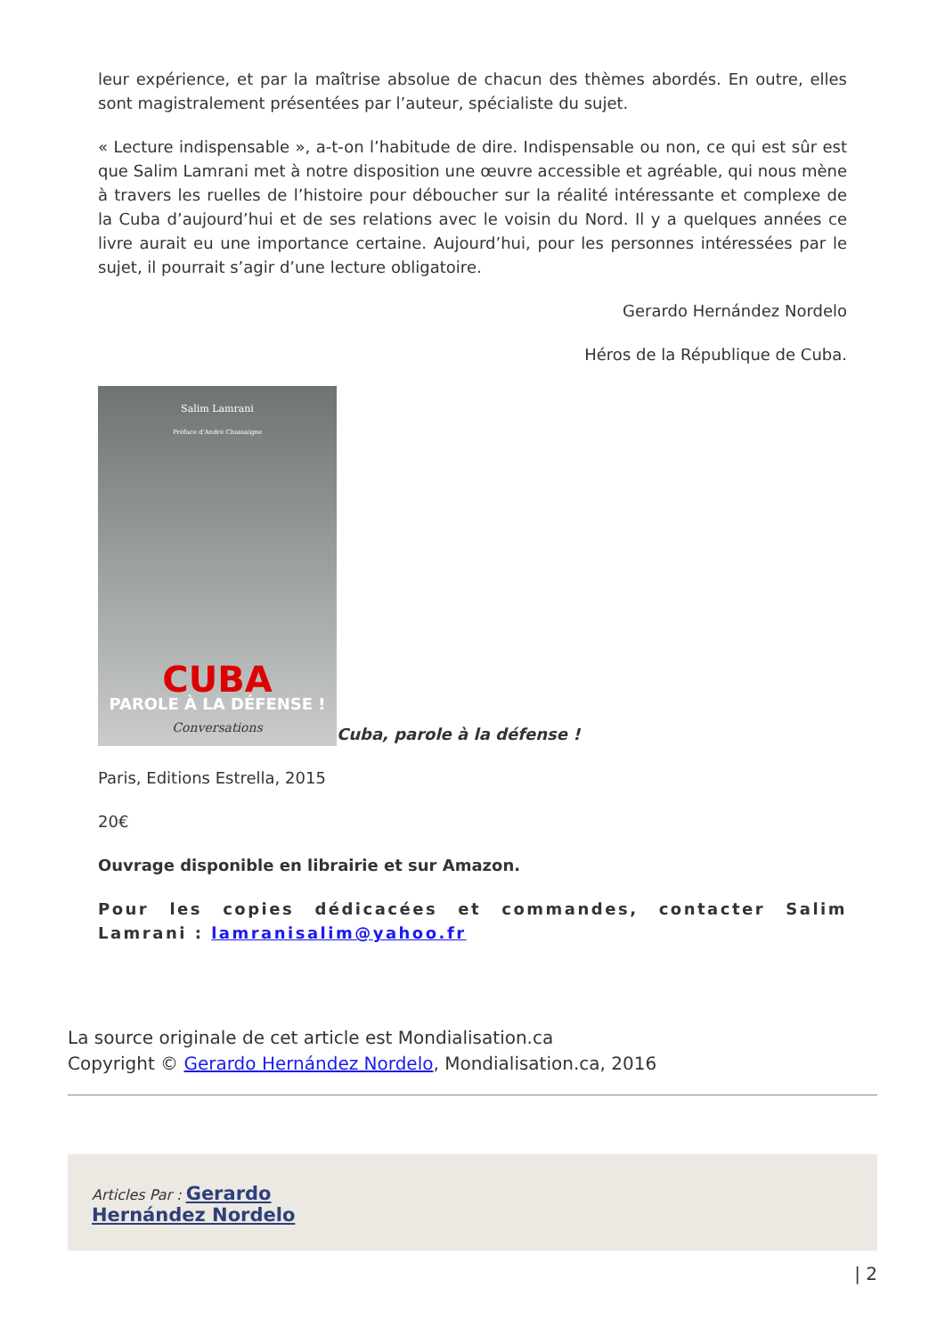leur expérience, et par la maîtrise absolue de chacun des thèmes abordés. En outre, elles sont magistralement présentées par l’auteur, spécialiste du sujet.
« Lecture indispensable », a-t-on l’habitude de dire. Indispensable ou non, ce qui est sûr est que Salim Lamrani met à notre disposition une œuvre accessible et agréable, qui nous mène à travers les ruelles de l’histoire pour déboucher sur la réalité intéressante et complexe de la Cuba d’aujourd’hui et de ses relations avec le voisin du Nord. Il y a quelques années ce livre aurait eu une importance certaine. Aujourd’hui, pour les personnes intéressées par le sujet, il pourrait s’agir d’une lecture obligatoire.
Gerardo Hernández Nordelo
Héros de la République de Cuba.
Salim Lamrani Préface d'André Chassaigne CUBA PAROLE À LA DÉFENSE ! Conversations Cuba, parole à la défense !
Paris, Editions Estrella, 2015
20€
Ouvrage disponible en librairie et sur Amazon.
Pour les copies dédicacées et commandes, contacter Salim Lamrani : lamranisalim@yahoo.fr
La source originale de cet article est Mondialisation.ca
Copyright © Gerardo Hernández Nordelo, Mondialisation.ca, 2016
Articles Par : Gerardo
Hernández Nordelo
| 2